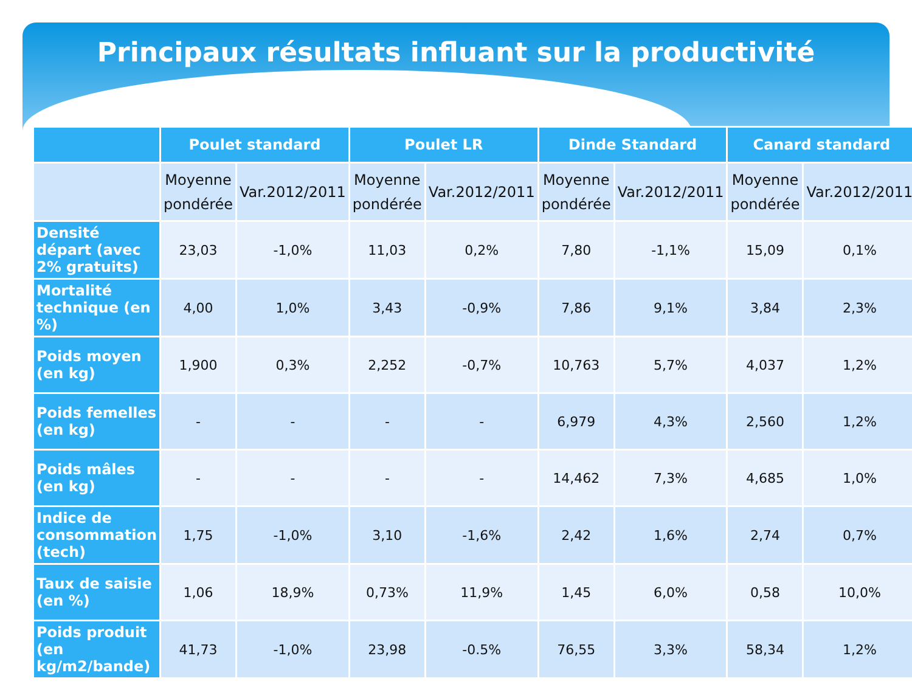Principaux résultats influant sur la productivité
| | Poulet standard | | Poulet LR | | Dinde Standard | | Canard standard | |
| --- | --- | --- | --- | --- | --- | --- | --- | --- |
| | Moyenne pondérée | Var.2012/2011 | Moyenne pondérée | Var.2012/2011 | Moyenne pondérée | Var.2012/2011 | Moyenne pondérée | Var.2012/2011 |
| Densité départ (avec 2% gratuits) | 23,03 | -1,0% | 11,03 | 0,2% | 7,80 | -1,1% | 15,09 | 0,1% |
| Mortalité technique (en %) | 4,00 | 1,0% | 3,43 | -0,9% | 7,86 | 9,1% | 3,84 | 2,3% |
| Poids moyen (en kg) | 1,900 | 0,3% | 2,252 | -0,7% | 10,763 | 5,7% | 4,037 | 1,2% |
| Poids femelles (en kg) | - | - | - | - | 6,979 | 4,3% | 2,560 | 1,2% |
| Poids mâles (en kg) | - | - | - | - | 14,462 | 7,3% | 4,685 | 1,0% |
| Indice de consommation (tech) | 1,75 | -1,0% | 3,10 | -1,6% | 2,42 | 1,6% | 2,74 | 0,7% |
| Taux de saisie (en %) | 1,06 | 18,9% | 0,73% | 11,9% | 1,45 | 6,0% | 0,58 | 10,0% |
| Poids produit (en kg/m2/bande) | 41,73 | -1,0% | 23,98 | -0.5% | 76,55 | 3,3% | 58,34 | 1,2% |